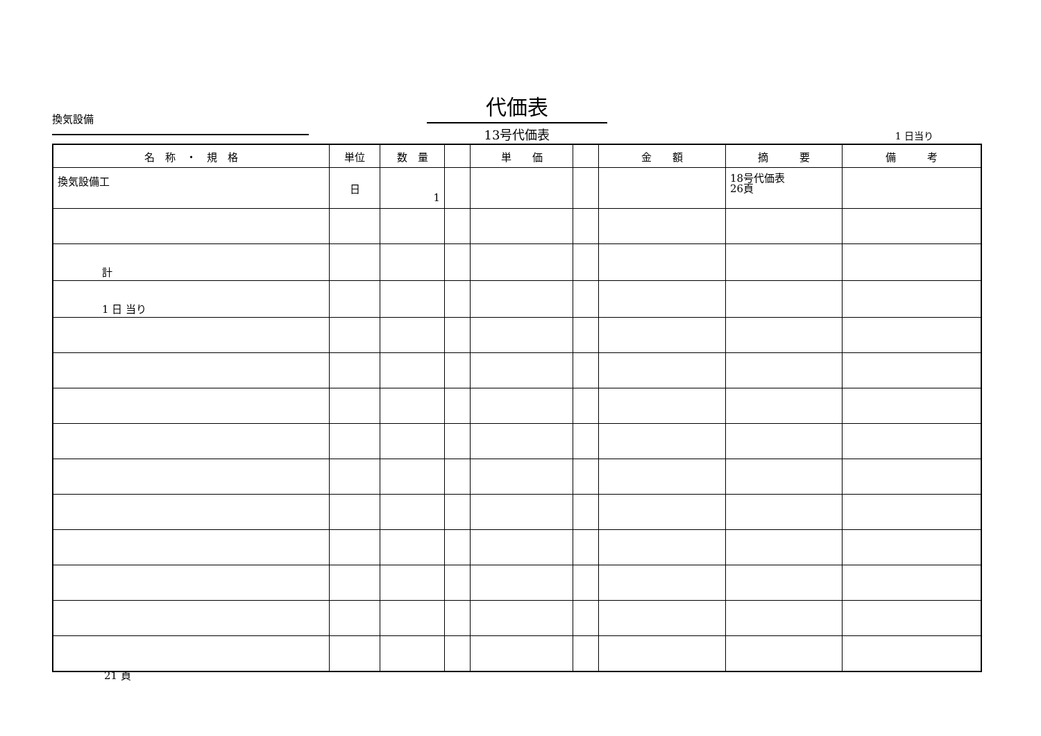換気設備
代価表
13号代価表
1 日当り
| 名 称 ・ 規 格 | 単位 | 数 量 | | 単 価 | | 金 額 | 摘 要 | 備 考 |
| --- | --- | --- | --- | --- | --- | --- | --- | --- |
| 換気設備工 | 日 | 1 | | | | | 18号代価表 26頁 | |
| 計 | | | | | | | | |
| 1 日 当り | | | | | | | | |
21 頁